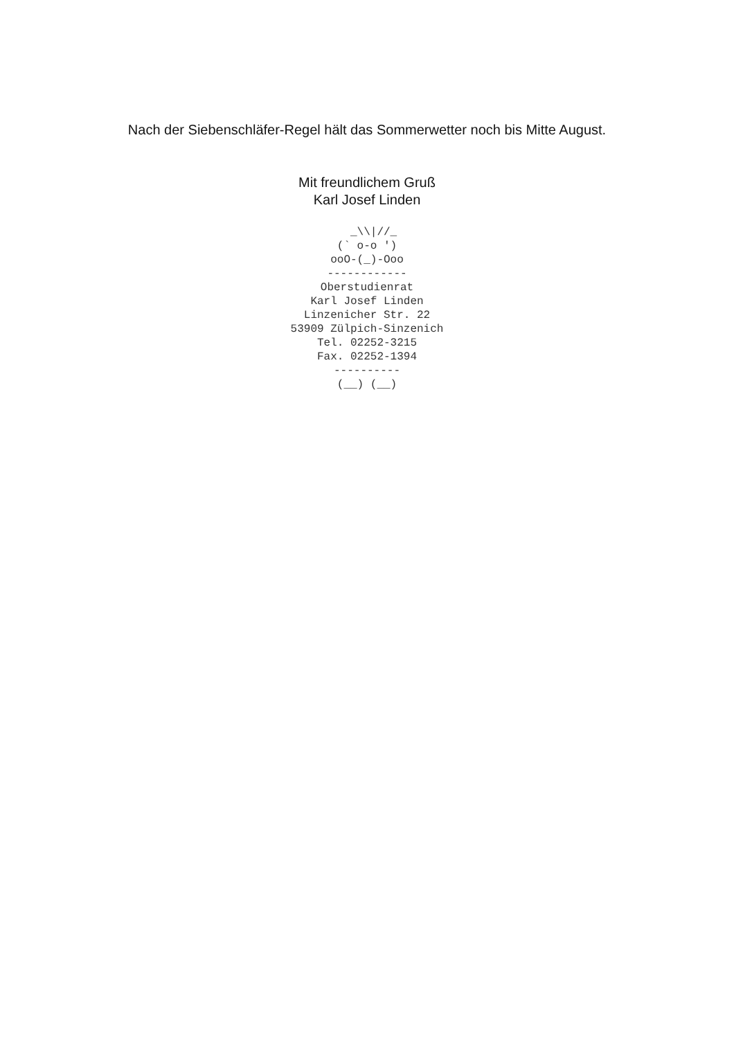Nach der Siebenschläfer-Regel hält das Sommerwetter noch bis Mitte August.
Mit freundlichem Gruß
Karl Josef Linden
  _\\|//_
(` o-o ')
ooO-(_)-Ooo
------------
Oberstudienrat
Karl Josef Linden
Linzenicher Str. 22
53909 Zülpich-Sinzenich
Tel. 02252-3215
Fax. 02252-1394
----------
(__) (__)